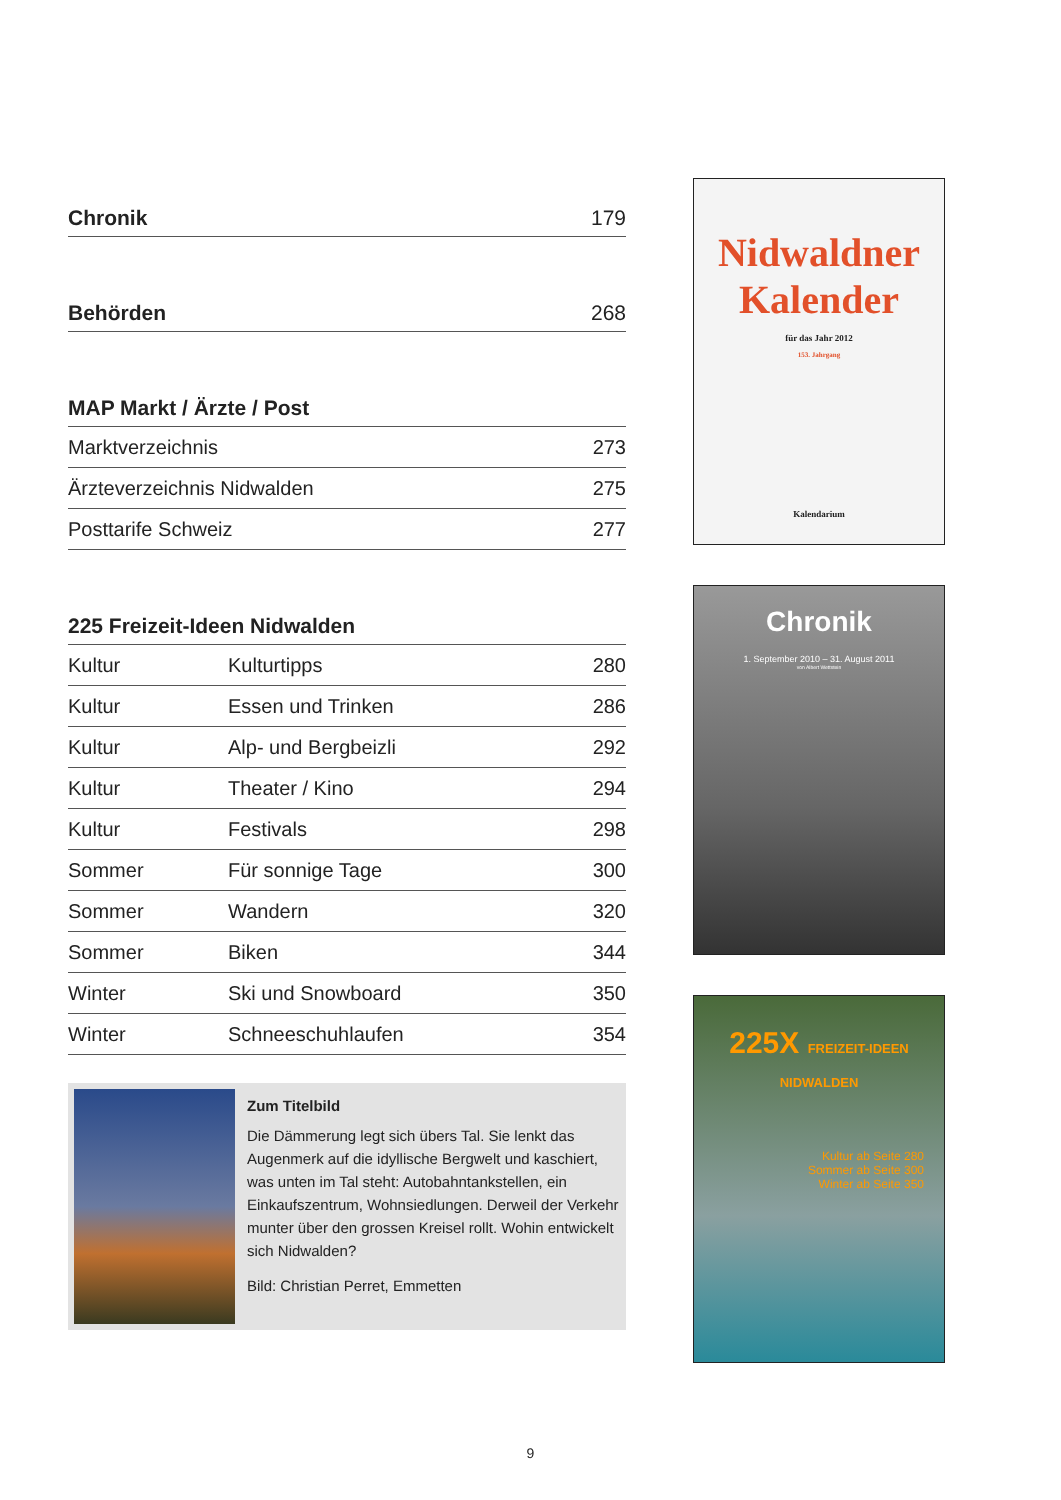Chronik 179
Behörden 268
MAP Markt / Ärzte / Post
| Marktverzeichnis | 273 |
| Ärzteverzeichnis Nidwalden | 275 |
| Posttarife Schweiz | 277 |
225 Freizeit-Ideen Nidwalden
| Kultur | Kulturtipps | 280 |
| Kultur | Essen und Trinken | 286 |
| Kultur | Alp- und Bergbeizli | 292 |
| Kultur | Theater / Kino | 294 |
| Kultur | Festivals | 298 |
| Sommer | Für sonnige Tage | 300 |
| Sommer | Wandern | 320 |
| Sommer | Biken | 344 |
| Winter | Ski und Snowboard | 350 |
| Winter | Schneeschuhlaufen | 354 |
Zum Titelbild
Die Dämmerung legt sich übers Tal. Sie lenkt das Augenmerk auf die idyllische Bergwelt und kaschiert, was unten im Tal steht: Autobahntank­stellen, ein Einkaufszentrum, Wohnsiedlungen. Derweil der Verkehr munter über den grossen Kreisel rollt. Wohin entwickelt sich Nidwalden?
Bild: Christian Perret, Emmetten
Nidwaldner
Kalender
für das Jahr 2012
153. Jahrgang
Kalendarium
Chronik
1. September 2010 – 31. August 2011
von Albert Wettstein
225X FREIZEIT-IDEEN NIDWALDEN
Kultur ab Seite 280
Sommer ab Seite 300
Winter ab Seite 350
9